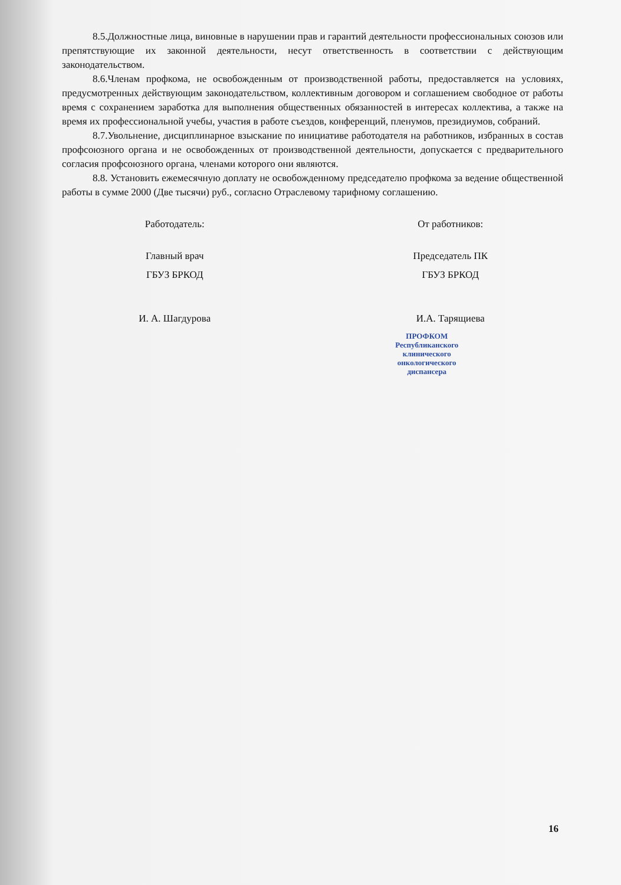8.5.Должностные лица, виновные в нарушении прав и гарантий деятельности профессиональных союзов или препятствующие их законной деятельности, несут ответственность в соответствии с действующим законодательством.
8.6.Членам профкома, не освобожденным от производственной работы, предоставляется на условиях, предусмотренных действующим законодательством, коллективным договором и соглашением свободное от работы время с сохранением заработка для выполнения общественных обязанностей в интересах коллектива, а также на время их профессиональной учебы, участия в работе съездов, конференций, пленумов, президиумов, собраний.
8.7.Увольнение, дисциплинарное взыскание по инициативе работодателя на работников, избранных в состав профсоюзного органа и не освобожденных от производственной деятельности, допускается с предварительного согласия профсоюзного органа, членами которого они являются.
8.8. Установить ежемесячную доплату не освобожденному председателю профкома за ведение общественной работы в сумме 2000 (Две тысячи) руб., согласно Отраслевому тарифному соглашению.
Работодатель:
Главный врач
ГБУЗ БРКОД
И. А. Шагдурова
От работников:
Председатель ПК
ГБУЗ БРКОД
И.А. Тарящиева
ПРОФКОМ
Республиканского
клинического
онкологического
диспансера
16